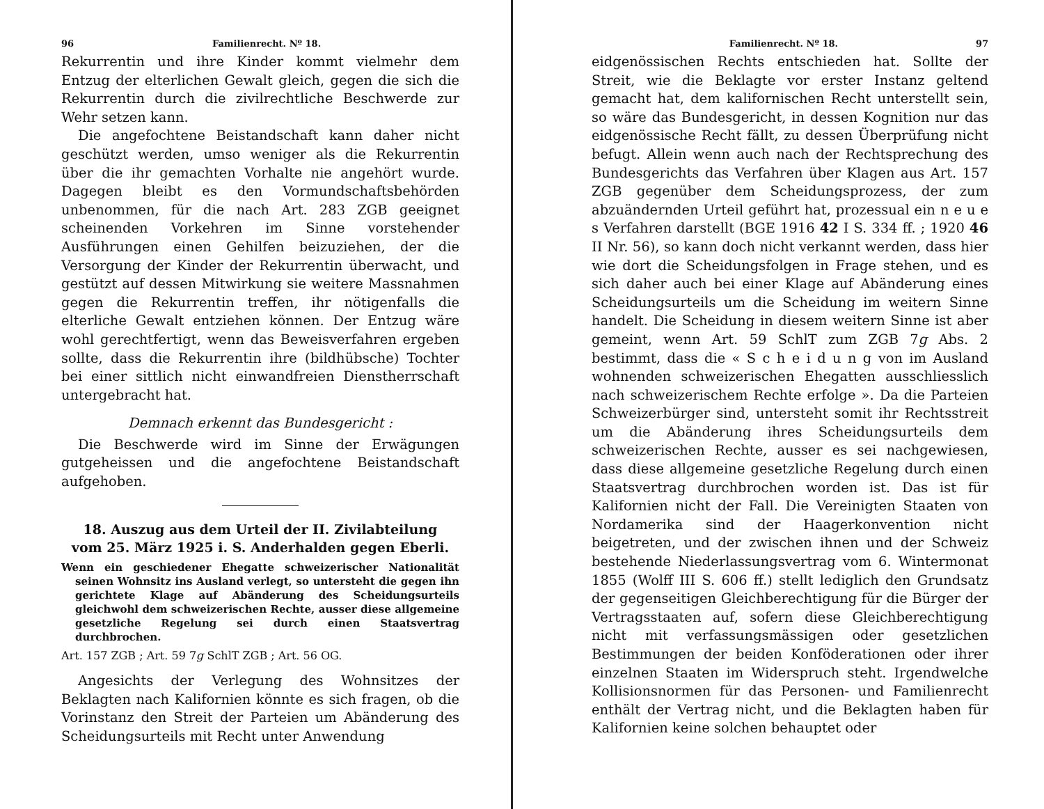96 Familienrecht. Nº 18.
Rekurrentin und ihre Kinder kommt vielmehr dem Entzug der elterlichen Gewalt gleich, gegen die sich die Rekurrentin durch die zivilrechtliche Beschwerde zur Wehr setzen kann.
Die angefochtene Beistandschaft kann daher nicht geschützt werden, umso weniger als die Rekurrentin über die ihr gemachten Vorhalte nie angehört wurde. Dagegen bleibt es den Vormundschaftsbehörden unbenommen, für die nach Art. 283 ZGB geeignet scheinenden Vorkehren im Sinne vorstehender Ausführungen einen Gehilfen beizuziehen, der die Versorgung der Kinder der Rekurrentin überwacht, und gestützt auf dessen Mitwirkung sie weitere Massnahmen gegen die Rekurrentin treffen, ihr nötigenfalls die elterliche Gewalt entziehen können. Der Entzug wäre wohl gerechtfertigt, wenn das Beweisverfahren ergeben sollte, dass die Rekurrentin ihre (bildhübsche) Tochter bei einer sittlich nicht einwandfreien Dienstherrschaft untergebracht hat.
Demnach erkennt das Bundesgericht :
Die Beschwerde wird im Sinne der Erwägungen gutgeheissen und die angefochtene Beistandschaft aufgehoben.
18. Auszug aus dem Urteil der II. Zivilabteilung
vom 25. März 1925 i. S. Anderhalden gegen Eberli.
Wenn ein geschiedener Ehegatte schweizerischer Nationalität seinen Wohnsitz ins Ausland verlegt, so untersteht die gegen ihn gerichtete Klage auf Abänderung des Scheidungsurteils gleichwohl dem schweizerischen Rechte, ausser diese allgemeine gesetzliche Regelung sei durch einen Staatsvertrag durchbrochen.
Art. 157 ZGB ; Art. 59 7g SchlT ZGB ; Art. 56 OG.
Angesichts der Verlegung des Wohnsitzes der Beklagten nach Kalifornien könnte es sich fragen, ob die Vorinstanz den Streit der Parteien um Abänderung des Scheidungsurteils mit Recht unter Anwendung
Familienrecht. Nº 18. 97
eidgenössischen Rechts entschieden hat. Sollte der Streit, wie die Beklagte vor erster Instanz geltend gemacht hat, dem kalifornischen Recht unterstellt sein, so wäre das Bundesgericht, in dessen Kognition nur das eidgenössische Recht fällt, zu dessen Überprüfung nicht befugt. Allein wenn auch nach der Rechtsprechung des Bundesgerichts das Verfahren über Klagen aus Art. 157 ZGB gegenüber dem Scheidungsprozess, der zum abzuändernden Urteil geführt hat, prozessual ein n e u e s Verfahren darstellt (BGE 1916 42 I S. 334 ff. ; 1920 46 II Nr. 56), so kann doch nicht verkannt werden, dass hier wie dort die Scheidungsfolgen in Frage stehen, und es sich daher auch bei einer Klage auf Abänderung eines Scheidungsurteils um die Scheidung im weitern Sinne handelt. Die Scheidung in diesem weitern Sinne ist aber gemeint, wenn Art. 59 SchlT zum ZGB 7g Abs. 2 bestimmt, dass die « S c h e i d u n g von im Ausland wohnenden schweizerischen Ehegatten ausschliesslich nach schweizerischem Rechte erfolge ». Da die Parteien Schweizerbürger sind, untersteht somit ihr Rechtsstreit um die Abänderung ihres Scheidungsurteils dem schweizerischen Rechte, ausser es sei nachgewiesen, dass diese allgemeine gesetzliche Regelung durch einen Staatsvertrag durchbrochen worden ist. Das ist für Kalifornien nicht der Fall. Die Vereinigten Staaten von Nordamerika sind der Haagerkonvention nicht beigetreten, und der zwischen ihnen und der Schweiz bestehende Niederlassungsvertrag vom 6. Wintermonat 1855 (Wolff III S. 606 ff.) stellt lediglich den Grundsatz der gegenseitigen Gleichberechtigung für die Bürger der Vertragsstaaten auf, sofern diese Gleichberechtigung nicht mit verfassungsmässigen oder gesetzlichen Bestimmungen der beiden Konföderationen oder ihrer einzelnen Staaten im Widerspruch steht. Irgendwelche Kollisionsnormen für das Personen- und Familienrecht enthält der Vertrag nicht, und die Beklagten haben für Kalifornien keine solchen behauptet oder